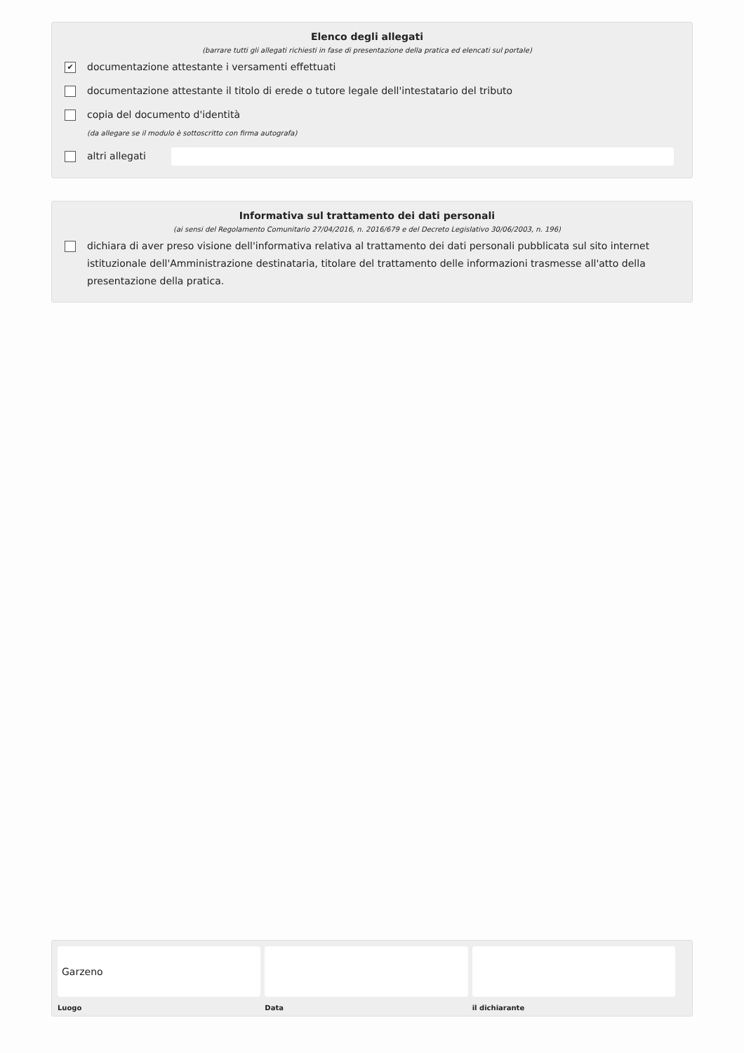Elenco degli allegati
(barrare tutti gli allegati richiesti in fase di presentazione della pratica ed elencati sul portale)
✔ documentazione attestante i versamenti effettuati
documentazione attestante il titolo di erede o tutore legale dell'intestatario del tributo
copia del documento d'identità
(da allegare se il modulo è sottoscritto con firma autografa)
altri allegati
Informativa sul trattamento dei dati personali
(ai sensi del Regolamento Comunitario 27/04/2016, n. 2016/679 e del Decreto Legislativo 30/06/2003, n. 196)
dichiara di aver preso visione dell'informativa relativa al trattamento dei dati personali pubblicata sul sito internet istituzionale dell'Amministrazione destinataria, titolare del trattamento delle informazioni trasmesse all'atto della presentazione della pratica.
Garzeno
Luogo
Data il dichiarante